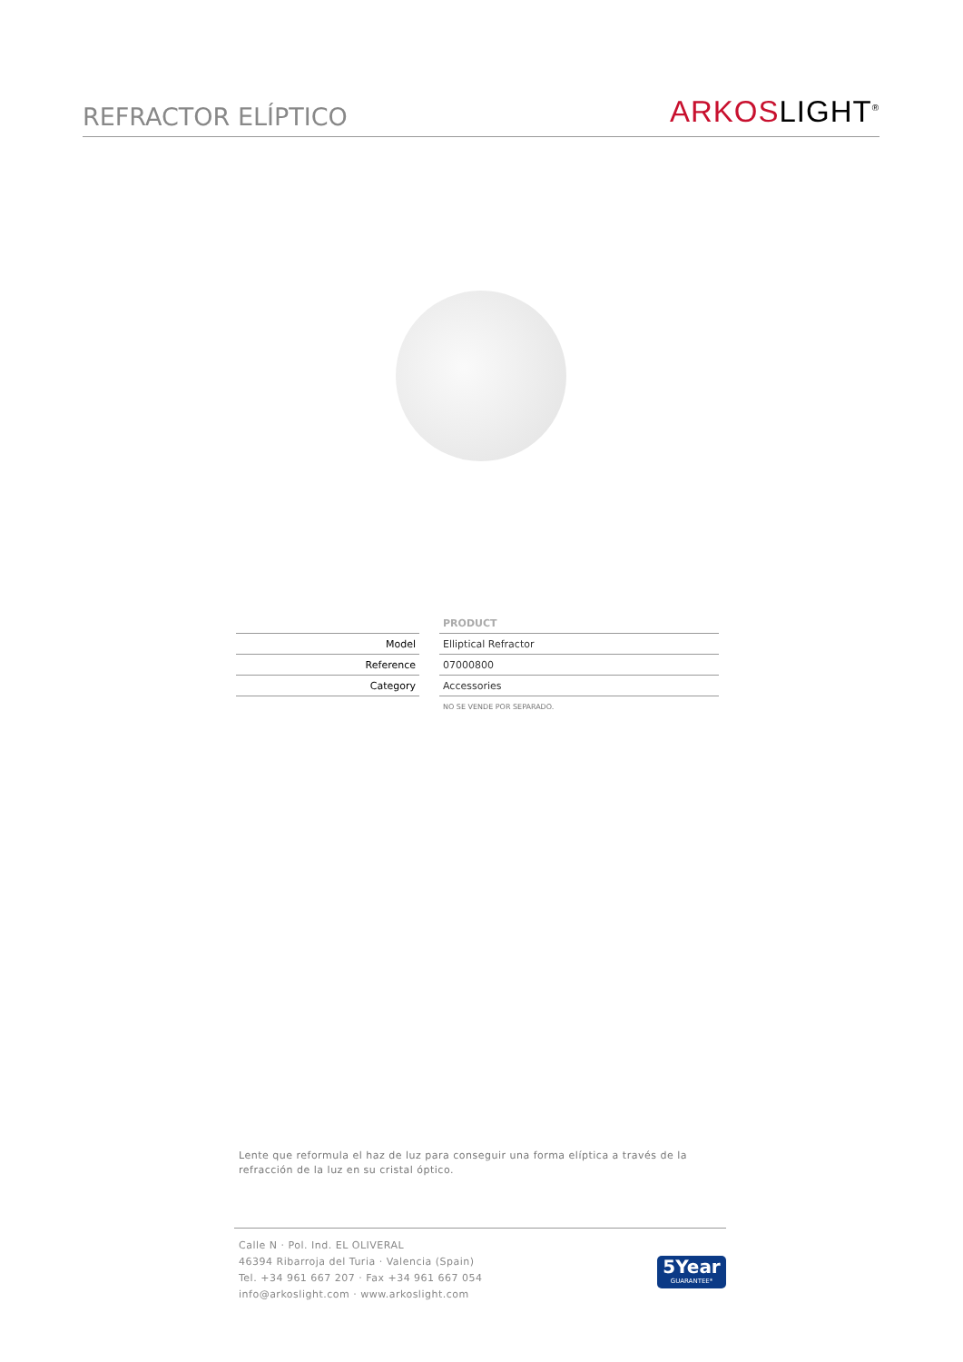REFRACTOR ELÍPTICO
ARKOSLIGHT<sup>®</sup>
| | | PRODUCT |
| Model | | Elliptical Refractor |
| Reference | | 07000800 |
| Category | | Accessories |
| | | NO SE VENDE POR SEPARADO. |
Lente que reformula el haz de luz para conseguir una forma elíptica a través de la refracción de la luz en su cristal óptico.
Calle N · Pol. Ind. EL OLIVERAL
46394 Ribarroja del Turia · Valencia (Spain)
Tel. +34 961 667 207 · Fax +34 961 667 054
info@arkoslight.com · www.arkoslight.com
5Year
GUARANTEE*